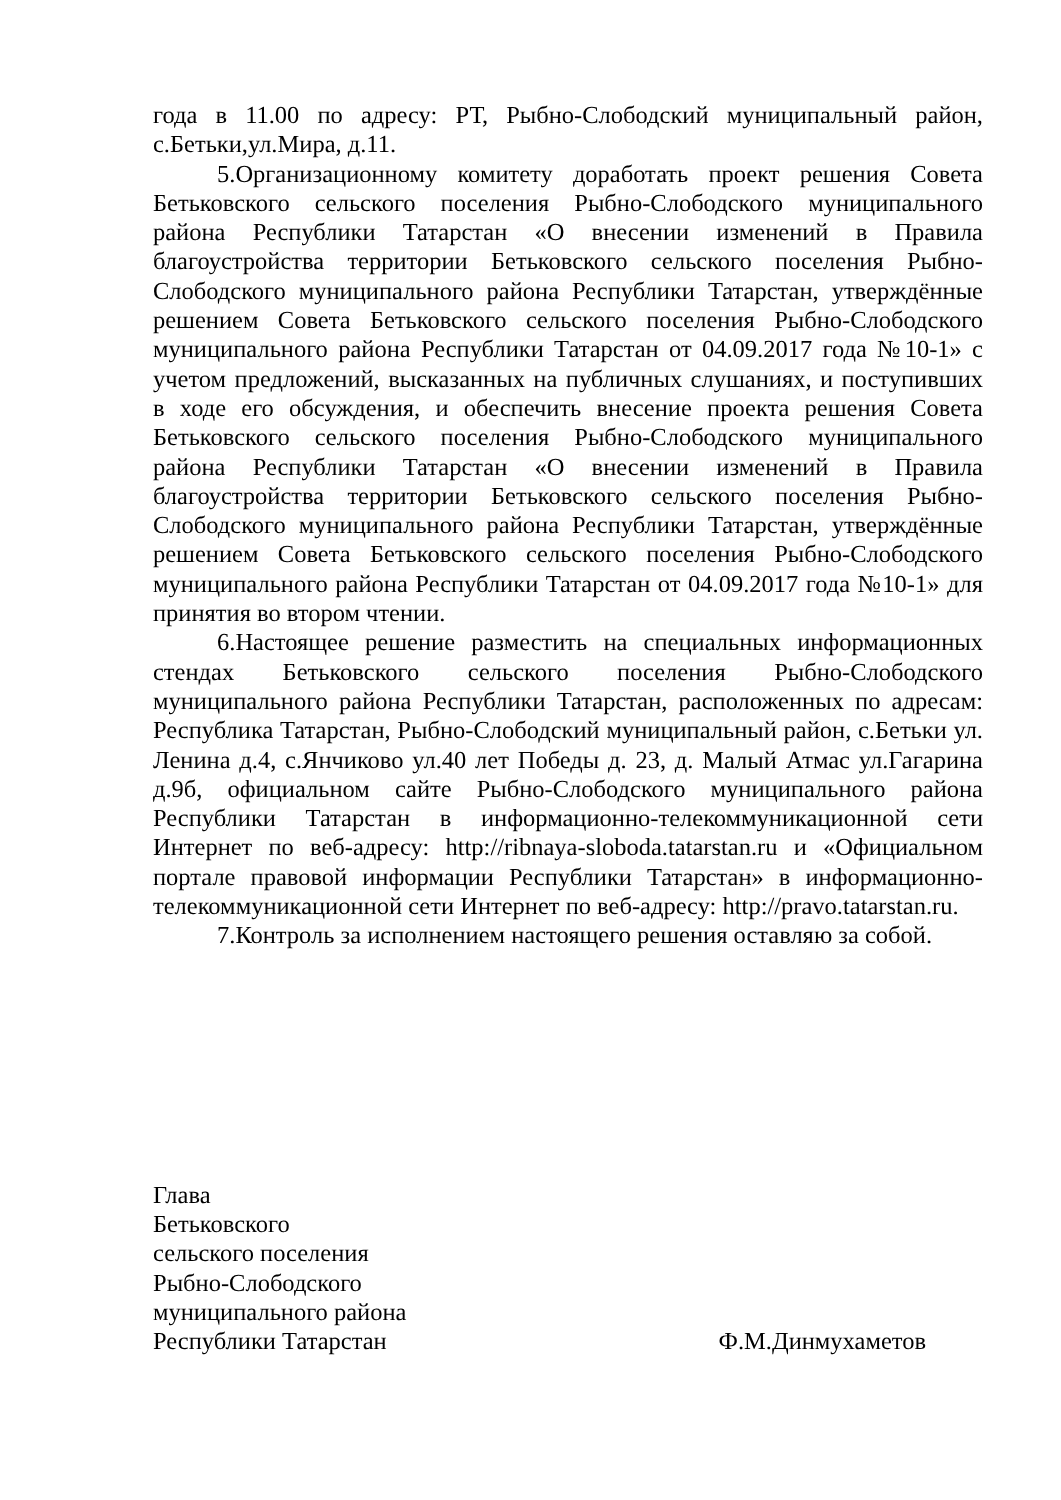года в 11.00 по адресу: РТ, Рыбно-Слободский муниципальный район, с.Бетьки,ул.Мира, д.11.
5.Организационному комитету доработать проект решения Совета Бетьковского сельского поселения Рыбно-Слободского муниципального района Республики Татарстан «О внесении изменений в Правила благоустройства территории Бетьковского сельского поселения Рыбно-Слободского муниципального района Республики Татарстан, утверждённые решением Совета Бетьковского сельского поселения Рыбно-Слободского муниципального района Республики Татарстан от 04.09.2017 года №10-1» с учетом предложений, высказанных на публичных слушаниях, и поступивших в ходе его обсуждения, и обеспечить внесение проекта решения Совета Бетьковского сельского поселения Рыбно-Слободского муниципального района Республики Татарстан «О внесении изменений в Правила благоустройства территории Бетьковского сельского поселения Рыбно-Слободского муниципального района Республики Татарстан, утверждённые решением Совета Бетьковского сельского поселения Рыбно-Слободского муниципального района Республики Татарстан от 04.09.2017 года №10-1» для принятия во втором чтении.
6.Настоящее решение разместить на специальных информационных стендах Бетьковского сельского поселения Рыбно-Слободского муниципального района Республики Татарстан, расположенных по адресам: Республика Татарстан, Рыбно-Слободский муниципальный район, с.Бетьки ул. Ленина д.4, с.Янчиково ул.40 лет Победы д. 23, д. Малый Атмас ул.Гагарина д.9б, официальном сайте Рыбно-Слободского муниципального района Республики Татарстан в информационно-телекоммуникационной сети Интернет по веб-адресу: http://ribnaya-sloboda.tatarstan.ru и «Официальном портале правовой информации Республики Татарстан» в информационно-телекоммуникационной сети Интернет по веб-адресу: http://pravo.tatarstan.ru.
7.Контроль за исполнением настоящего решения оставляю за собой.
Глава
Бетьковского
сельского поселения
Рыбно-Слободского
муниципального района
Республики Татарстан
Ф.М.Динмухаметов